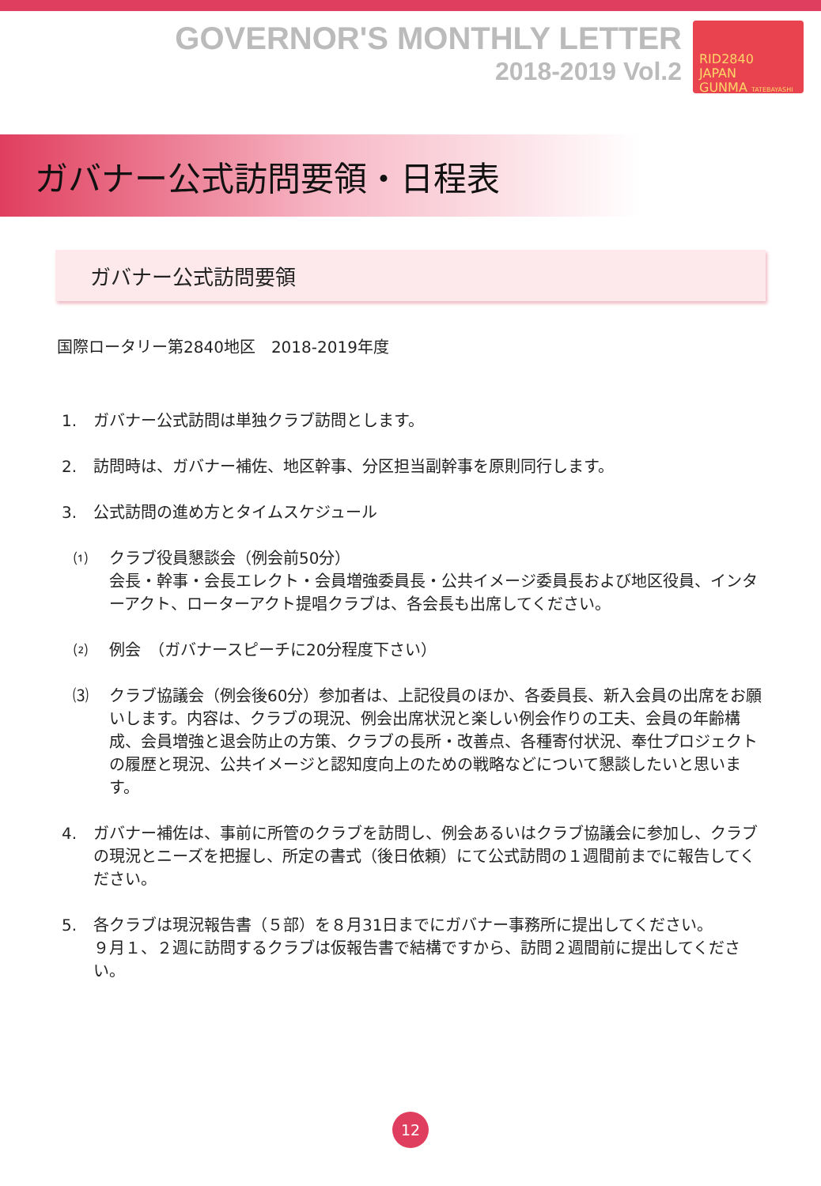GOVERNOR'S MONTHLY LETTER
2018-2019 Vol.2
RID2840
JAPAN
GUNMA TATEBAYASHI
ガバナー公式訪問要領・日程表
ガバナー公式訪問要領
国際ロータリー第2840地区　2018-2019年度
1. ガバナー公式訪問は単独クラブ訪問とします。
2. 訪問時は、ガバナー補佐、地区幹事、分区担当副幹事を原則同行します。
3. 公式訪問の進め方とタイムスケジュール
⑴ クラブ役員懇談会（例会前50分）
会長・幹事・会長エレクト・会員増強委員長・公共イメージ委員長および地区役員、インターアクト、ローターアクト提唱クラブは、各会長も出席してください。
⑵ 例会　（ガバナースピーチに20分程度下さい）
⑶ クラブ協議会（例会後60分）参加者は、上記役員のほか、各委員長、新入会員の出席をお願いします。内容は、クラブの現況、例会出席状況と楽しい例会作りの工夫、会員の年齢構成、会員増強と退会防止の方策、クラブの長所・改善点、各種寄付状況、奉仕プロジェクトの履歴と現況、公共イメージと認知度向上のための戦略などについて懇談したいと思います。
4. ガバナー補佐は、事前に所管のクラブを訪問し、例会あるいはクラブ協議会に参加し、クラブの現況とニーズを把握し、所定の書式（後日依頼）にて公式訪問の１週間前までに報告してください。
5. 各クラブは現況報告書（５部）を８月31日までにガバナー事務所に提出してください。
９月１、２週に訪問するクラブは仮報告書で結構ですから、訪問２週間前に提出してください。
12